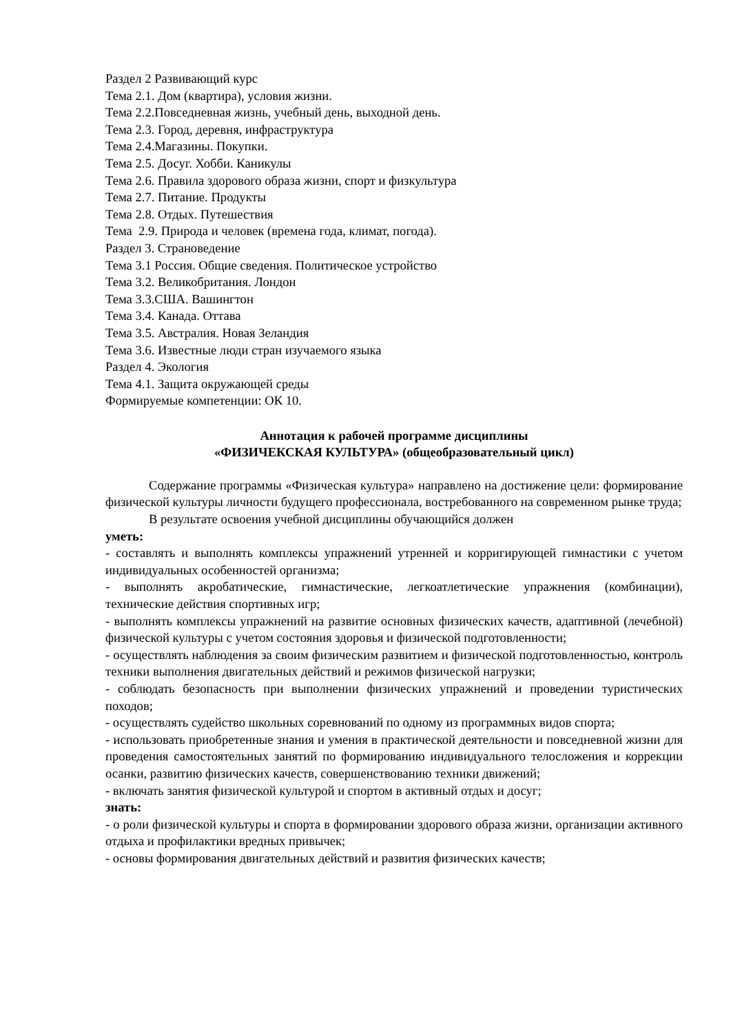Раздел 2 Развивающий курс
Тема 2.1. Дом (квартира), условия жизни.
Тема 2.2.Повседневная жизнь, учебный день, выходной день.
Тема 2.3. Город, деревня, инфраструктура
Тема 2.4.Магазины. Покупки.
Тема 2.5. Досуг. Хобби. Каникулы
Тема 2.6. Правила здорового образа жизни, спорт и физкультура
Тема 2.7. Питание. Продукты
Тема 2.8. Отдых. Путешествия
Тема 2.9. Природа и человек (времена года, климат, погода).
Раздел 3. Страноведение
Тема 3.1 Россия. Общие сведения. Политическое устройство
Тема 3.2. Великобритания. Лондон
Тема 3.3.США. Вашингтон
Тема 3.4. Канада. Оттава
Тема 3.5. Австралия. Новая Зеландия
Тема 3.6. Известные люди стран изучаемого языка
Раздел 4. Экология
Тема 4.1. Защита окружающей среды
Формируемые компетенции: ОК 10.
Аннотация к рабочей программе дисциплины
«ФИЗИЧЕКСКАЯ КУЛЬТУРА» (общеобразовательный цикл)
Содержание программы «Физическая культура» направлено на достижение цели: формирование физической культуры личности будущего профессионала, востребованного на современном рынке труда;
В результате освоения учебной дисциплины обучающийся должен
уметь:
- составлять и выполнять комплексы упражнений утренней и корригирующей гимнастики с учетом индивидуальных особенностей организма;
- выполнять акробатические, гимнастические, легкоатлетические упражнения (комбинации), технические действия спортивных игр;
- выполнять комплексы упражнений на развитие основных физических качеств, адаптивной (лечебной) физической культуры с учетом состояния здоровья и физической подготовленности;
- осуществлять наблюдения за своим физическим развитием и физической подготовленностью, контроль техники выполнения двигательных действий и режимов физической нагрузки;
- соблюдать безопасность при выполнении физических упражнений и проведении туристических походов;
- осуществлять судейство школьных соревнований по одному из программных видов спорта;
- использовать приобретенные знания и умения в практической деятельности и повседневной жизни для проведения самостоятельных занятий по формированию индивидуального телосложения и коррекции осанки, развитию физических качеств, совершенствованию техники движений;
- включать занятия физической культурой и спортом в активный отдых и досуг;
знать:
- о роли физической культуры и спорта в формировании здорового образа жизни, организации активного отдыха и профилактики вредных привычек;
- основы формирования двигательных действий и развития физических качеств;